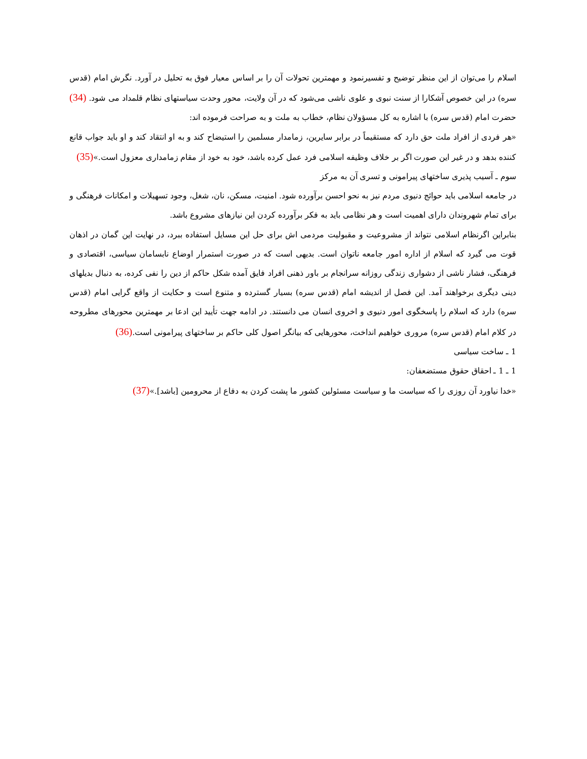اسلام را می‌توان از این منظر توضیح و تفسیرنمود و مهمترین تحولات آن را بر اساس معیار فوق به تحلیل در آورد. نگرش امام (قدس سره) در این خصوص آشکارا از سنت نبوی و علوی ناشی می‌شود که در آن ولایت، محور وحدت سیاستهای نظام قلمداد می شود. (34) حضرت امام (قدس سره) با اشاره به کل مسؤولان نظام، خطاب به ملت و به صراحت فرموده اند:
«هر فردی از افراد ملت حق دارد که مستقیماً در برابر سایرین، زمامدار مسلمین را استیضاح کند و به او انتقاد کند و او باید جواب قانع کننده بدهد و در غیر این صورت اگر بر خلاف وظیفه اسلامی فرد عمل کرده باشد، خود به خود از مقام زمامداری معزول است.»(35)
سوم ـ آسیب پذیری ساختهای پیرامونی و تسری آن به مرکز
در جامعه اسلامی باید حوائج دنیوی مردم نیز به نحو احسن برآورده شود. امنیت، مسکن، نان، شغل، وجود تسهیلات و امکانات فرهنگی و برای تمام شهروندان دارای اهمیت است و هر نظامی باید به فکر برآورده کردن این نیازهای مشروع باشد.
بنابراین اگرنظام اسلامی نتواند از مشروعیت و مقبولیت مردمی اش برای حل این مسایل استفاده ببرد، در نهایت این گمان در اذهان قوت می گیرد که اسلام از اداره امور جامعه ناتوان است. بدیهی است که در صورت استمرار اوضاع نابسامان سیاسی، اقتصادی و فرهنگی، فشار ناشی از دشواری زندگی روزانه سرانجام بر باور ذهنی افراد فایق آمده شکل حاکم از دین را نفی کرده، به دنبال بدیلهای دینی دیگری برخواهند آمد. این فصل از اندیشه امام (قدس سره) بسیار گسترده و متنوع است و حکایت از واقع گرایی امام (قدس سره) دارد که اسلام را پاسخگوی امور دنیوی و اخروی انسان می دانستند. در ادامه جهت تأیید این ادعا بر مهمترین محورهای مطروحه در کلام امام (قدس سره) مروری خواهیم انداخت، محورهایی که بیانگر اصول کلی حاکم بر ساختهای پیرامونی است.(36)
1 ـ ساخت سیاسی
1 ـ 1 ـ احقاق حقوق مستضعفان:
«خدا نیاورد آن روزی را که سیاست ما و سیاست مسئولین کشور ما پشت کردن به دفاع از محرومین [باشد].»(37)